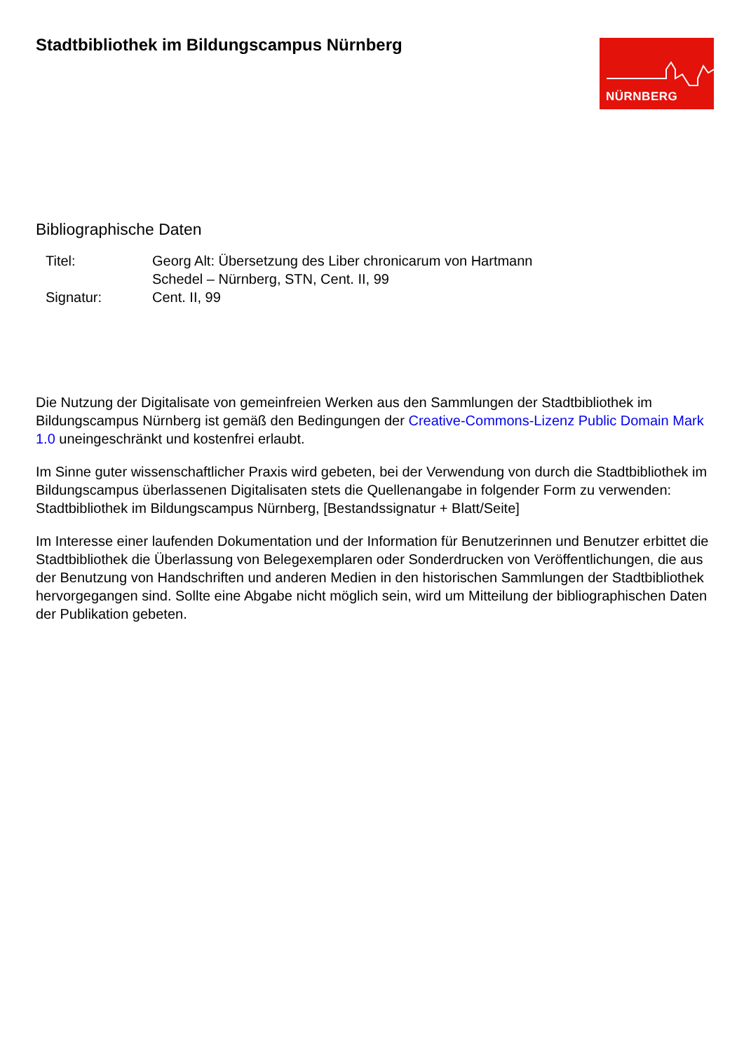Stadtbibliothek im Bildungscampus Nürnberg
NÜRNBERG
Bibliographische Daten
| Titel: | Georg Alt: Übersetzung des Liber chronicarum von Hartmann Schedel – Nürnberg, STN, Cent. II, 99 |
| Signatur: | Cent. II, 99 |
Die Nutzung der Digitalisate von gemeinfreien Werken aus den Sammlungen der Stadtbibliothek im Bildungscampus Nürnberg ist gemäß den Bedingungen der Creative-Commons-Lizenz Public Domain Mark 1.0 uneingeschränkt und kostenfrei erlaubt.
Im Sinne guter wissenschaftlicher Praxis wird gebeten, bei der Verwendung von durch die Stadtbibliothek im Bildungscampus überlassenen Digitalisaten stets die Quellenangabe in folgender Form zu verwenden: Stadtbibliothek im Bildungscampus Nürnberg, [Bestandssignatur + Blatt/Seite]
Im Interesse einer laufenden Dokumentation und der Information für Benutzerinnen und Benutzer erbittet die Stadtbibliothek die Überlassung von Belegexemplaren oder Sonderdrucken von Veröffentlichungen, die aus der Benutzung von Handschriften und anderen Medien in den historischen Sammlungen der Stadtbibliothek hervorgegangen sind. Sollte eine Abgabe nicht möglich sein, wird um Mitteilung der bibliographischen Daten der Publikation gebeten.